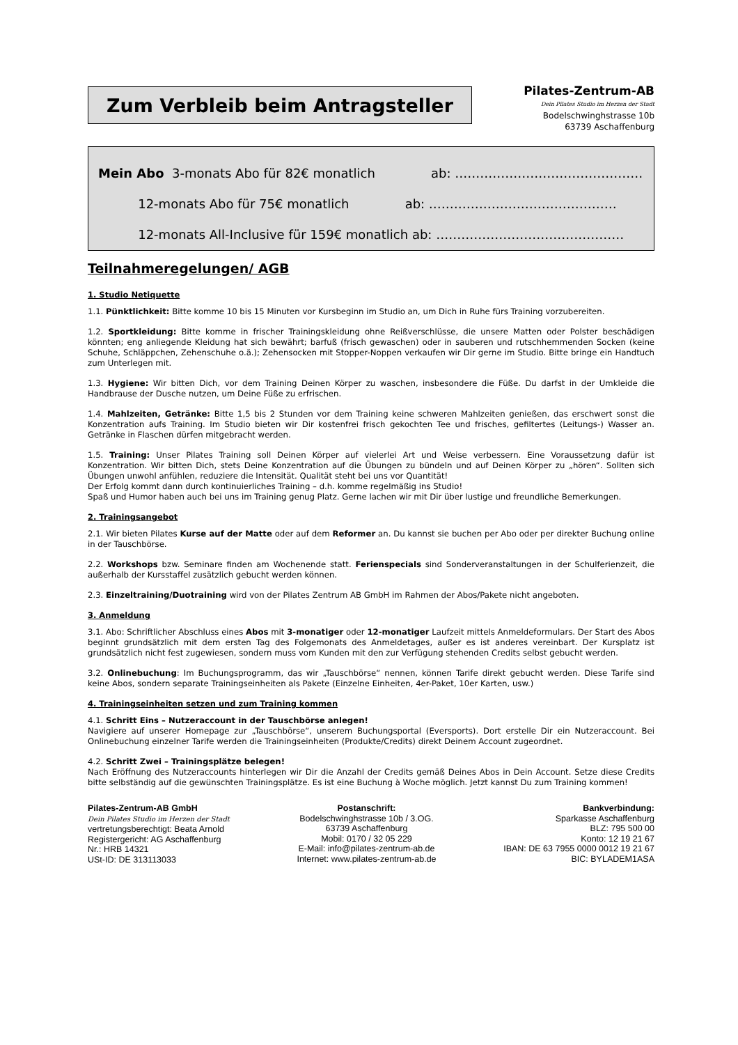Zum Verbleib beim Antragsteller
Pilates-Zentrum-AB
Dein Pilates Studio im Herzen der Stadt
Bodelschwinghstrasse 10b
63739 Aschaffenburg
Mein Abo 3-monats Abo für 82€ monatlich ab: ………………………………………
12-monats Abo für 75€ monatlich ab: ………………………………………
12-monats All-Inclusive für 159€ monatlich ab: ………………………………………
Teilnahmeregelungen/ AGB
1. Studio Netiquette
1.1. Pünktlichkeit: Bitte komme 10 bis 15 Minuten vor Kursbeginn im Studio an, um Dich in Ruhe fürs Training vorzubereiten.
1.2. Sportkleidung: Bitte komme in frischer Trainingskleidung ohne Reißverschlüsse, die unsere Matten oder Polster beschädigen könnten; eng anliegende Kleidung hat sich bewährt; barfuß (frisch gewaschen) oder in sauberen und rutschhemmenden Socken (keine Schuhe, Schläppchen, Zehenschuhe o.ä.); Zehensocken mit Stopper-Noppen verkaufen wir Dir gerne im Studio. Bitte bringe ein Handtuch zum Unterlegen mit.
1.3. Hygiene: Wir bitten Dich, vor dem Training Deinen Körper zu waschen, insbesondere die Füße. Du darfst in der Umkleide die Handbrause der Dusche nutzen, um Deine Füße zu erfrischen.
1.4. Mahlzeiten, Getränke: Bitte 1,5 bis 2 Stunden vor dem Training keine schweren Mahlzeiten genießen, das erschwert sonst die Konzentration aufs Training. Im Studio bieten wir Dir kostenfrei frisch gekochten Tee und frisches, gefiltertes (Leitungs-) Wasser an. Getränke in Flaschen dürfen mitgebracht werden.
1.5. Training: Unser Pilates Training soll Deinen Körper auf vielerlei Art und Weise verbessern. Eine Voraussetzung dafür ist Konzentration. Wir bitten Dich, stets Deine Konzentration auf die Übungen zu bündeln und auf Deinen Körper zu „hören“. Sollten sich Übungen unwohl anfühlen, reduziere die Intensität. Qualität steht bei uns vor Quantität!
Der Erfolg kommt dann durch kontinuierliches Training – d.h. komme regelmäßig ins Studio!
Spaß und Humor haben auch bei uns im Training genug Platz. Gerne lachen wir mit Dir über lustige und freundliche Bemerkungen.
2. Trainingsangebot
2.1. Wir bieten Pilates Kurse auf der Matte oder auf dem Reformer an. Du kannst sie buchen per Abo oder per direkter Buchung online in der Tauschbörse.
2.2. Workshops bzw. Seminare finden am Wochenende statt. Ferienspecials sind Sonderveranstaltungen in der Schulferienzeit, die außerhalb der Kursstaffel zusätzlich gebucht werden können.
2.3. Einzeltraining/Duotraining wird von der Pilates Zentrum AB GmbH im Rahmen der Abos/Pakete nicht angeboten.
3. Anmeldung
3.1. Abo: Schriftlicher Abschluss eines Abos mit 3-monatiger oder 12-monatiger Laufzeit mittels Anmeldeformulars. Der Start des Abos beginnt grundsätzlich mit dem ersten Tag des Folgemonats des Anmeldetages, außer es ist anderes vereinbart. Der Kursplatz ist grundsätzlich nicht fest zugewiesen, sondern muss vom Kunden mit den zur Verfügung stehenden Credits selbst gebucht werden.
3.2. Onlinebuchung: Im Buchungsprogramm, das wir „Tauschbörse“ nennen, können Tarife direkt gebucht werden. Diese Tarife sind keine Abos, sondern separate Trainingseinheiten als Pakete (Einzelne Einheiten, 4er-Paket, 10er Karten, usw.)
4. Trainingseinheiten setzen und zum Training kommen
4.1. Schritt Eins – Nutzeraccount in der Tauschbörse anlegen!
Navigiere auf unserer Homepage zur „Tauschbörse“, unserem Buchungsportal (Eversports). Dort erstelle Dir ein Nutzeraccount. Bei Onlinebuchung einzelner Tarife werden die Trainingseinheiten (Produkte/Credits) direkt Deinem Account zugeordnet.
4.2. Schritt Zwei – Trainingsplätze belegen!
Nach Eröffnung des Nutzeraccounts hinterlegen wir Dir die Anzahl der Credits gemäß Deines Abos in Dein Account. Setze diese Credits bitte selbständig auf die gewünschten Trainingsplätze. Es ist eine Buchung à Woche möglich. Jetzt kannst Du zum Training kommen!
Pilates-Zentrum-AB GmbH
Dein Pilates Studio im Herzen der Stadt
vertretungsberechtigt: Beata Arnold
Registergericht: AG Aschaffenburg
Nr.: HRB 14321
USt-ID: DE 313113033
Postanschrift:
Bodelschwinghstrasse 10b / 3.OG.
63739 Aschaffenburg
Mobil: 0170 / 32 05 229
E-Mail: info@pilates-zentrum-ab.de
Internet: www.pilates-zentrum-ab.de
Bankverbindung:
Sparkasse Aschaffenburg
BLZ: 795 500 00
Konto: 12 19 21 67
IBAN: DE 63 7955 0000 0012 19 21 67
BIC: BYLADEM1ASA